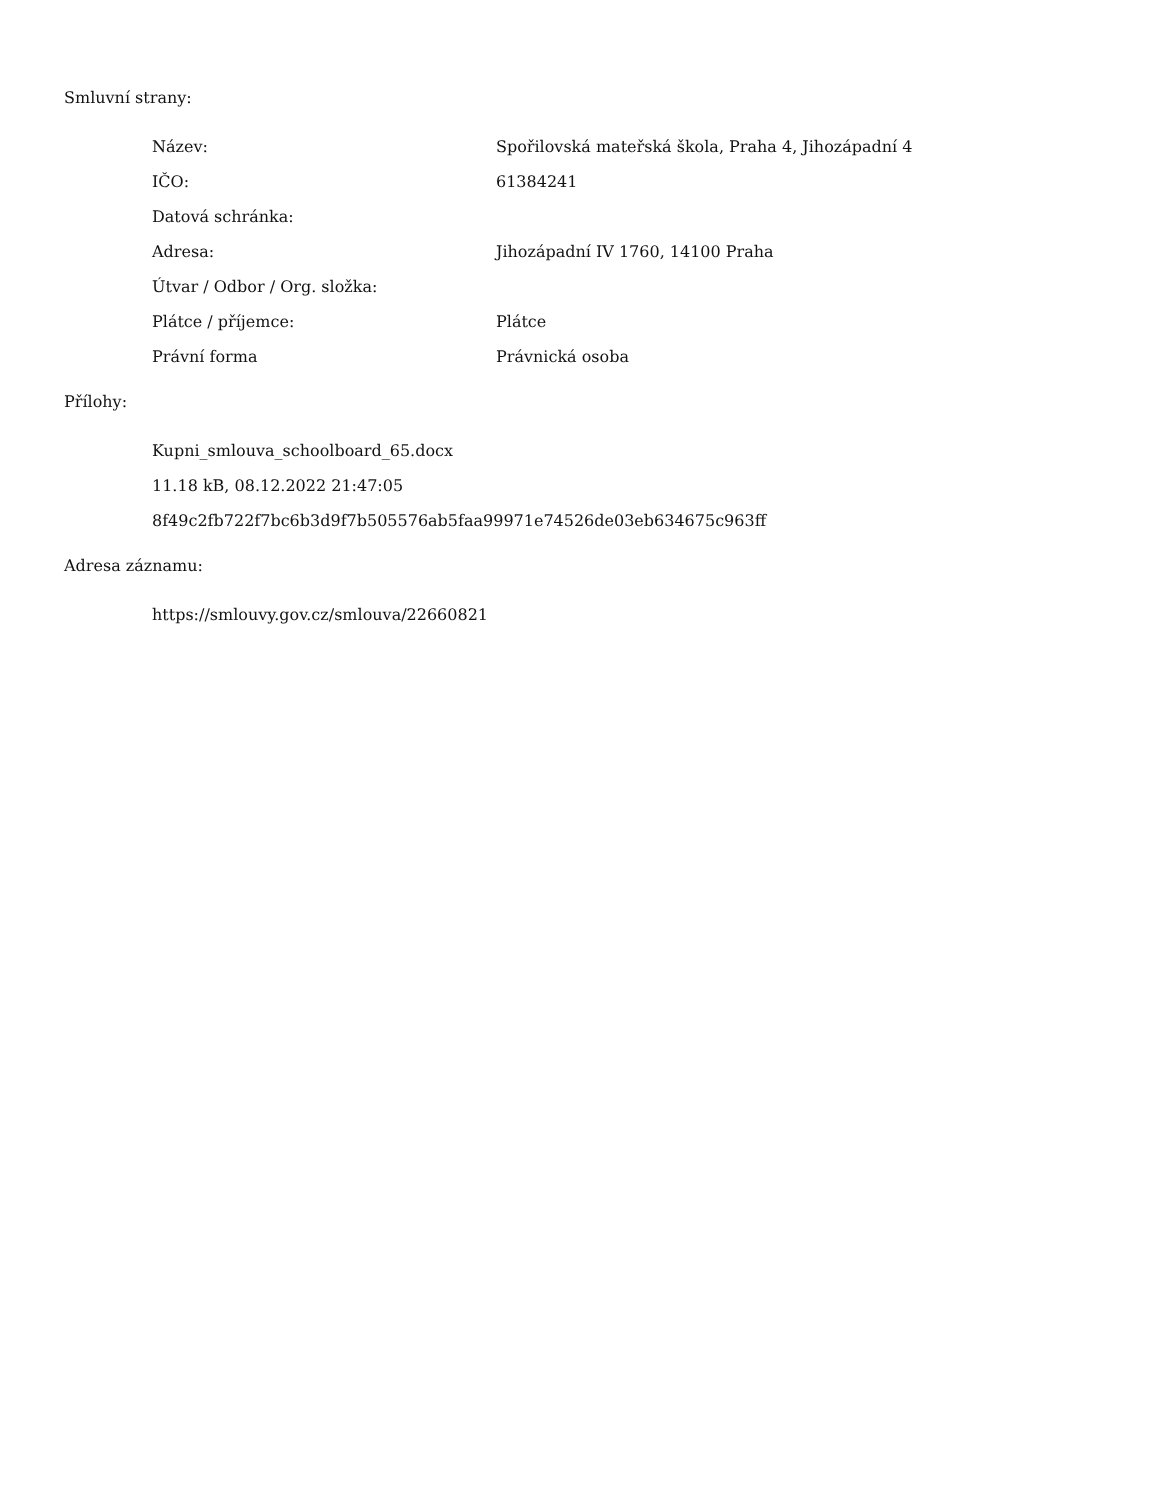Smluvní strany:
| Název: | Spořilovská mateřská škola, Praha 4, Jihozápadní 4 |
| IČO: | 61384241 |
| Datová schránka: | |
| Adresa: | Jihozápadní IV 1760, 14100 Praha |
| Útvar / Odbor / Org. složka: | |
| Plátce / příjemce: | Plátce |
| Právní forma | Právnická osoba |
Přílohy:
Kupni_smlouva_schoolboard_65.docx
11.18 kB, 08.12.2022 21:47:05
8f49c2fb722f7bc6b3d9f7b505576ab5faa99971e74526de03eb634675c963ff
Adresa záznamu:
https://smlouvy.gov.cz/smlouva/22660821